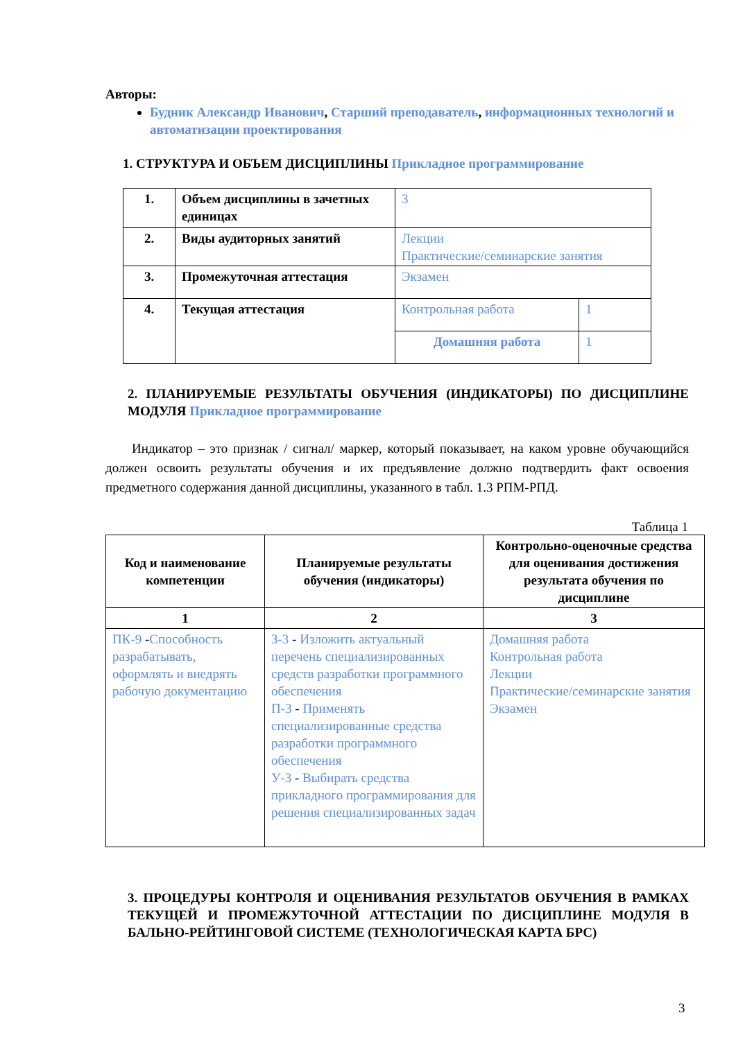Авторы:
Будник Александр Иванович, Старший преподаватель, информационных технологий и автоматизации проектирования
1. СТРУКТУРА И ОБЪЕМ ДИСЦИПЛИНЫ Прикладное программирование
| 1. | Объем дисциплины в зачетных единицах | 3 | |
| 2. | Виды аудиторных занятий | Лекции Практические/семинарские занятия | |
| 3. | Промежуточная аттестация | Экзамен | |
| 4. | Текущая аттестация | Контрольная работа | 1 |
| | | Домашняя работа | 1 |
2. ПЛАНИРУЕМЫЕ РЕЗУЛЬТАТЫ ОБУЧЕНИЯ (ИНДИКАТОРЫ) ПО ДИСЦИПЛИНЕ МОДУЛЯ Прикладное программирование
Индикатор – это признак / сигнал/ маркер, который показывает, на каком уровне обучающийся должен освоить результаты обучения и их предъявление должно подтвердить факт освоения предметного содержания данной дисциплины, указанного в табл. 1.3 РПМ-РПД.
Таблица 1
| Код и наименование компетенции | Планируемые результаты обучения (индикаторы) | Контрольно-оценочные средства для оценивания достижения результата обучения по дисциплине |
| --- | --- | --- |
| 1 | 2 | 3 |
| ПК-9 - Способность разрабатывать, оформлять и внедрять рабочую документацию | З-3 - Изложить актуальный перечень специализированных средств разработки программного обеспечения П-3 - Применять специализированные средства разработки программного обеспечения У-3 - Выбирать средства прикладного программирования для решения специализированных задач | Домашняя работа Контрольная работа Лекции Практические/семинарские занятия Экзамен |
3. ПРОЦЕДУРЫ КОНТРОЛЯ И ОЦЕНИВАНИЯ РЕЗУЛЬТАТОВ ОБУЧЕНИЯ В РАМКАХ ТЕКУЩЕЙ И ПРОМЕЖУТОЧНОЙ АТТЕСТАЦИИ ПО ДИСЦИПЛИНЕ МОДУЛЯ В БАЛЬНО-РЕЙТИНГОВОЙ СИСТЕМЕ (ТЕХНОЛОГИЧЕСКАЯ КАРТА БРС)
3